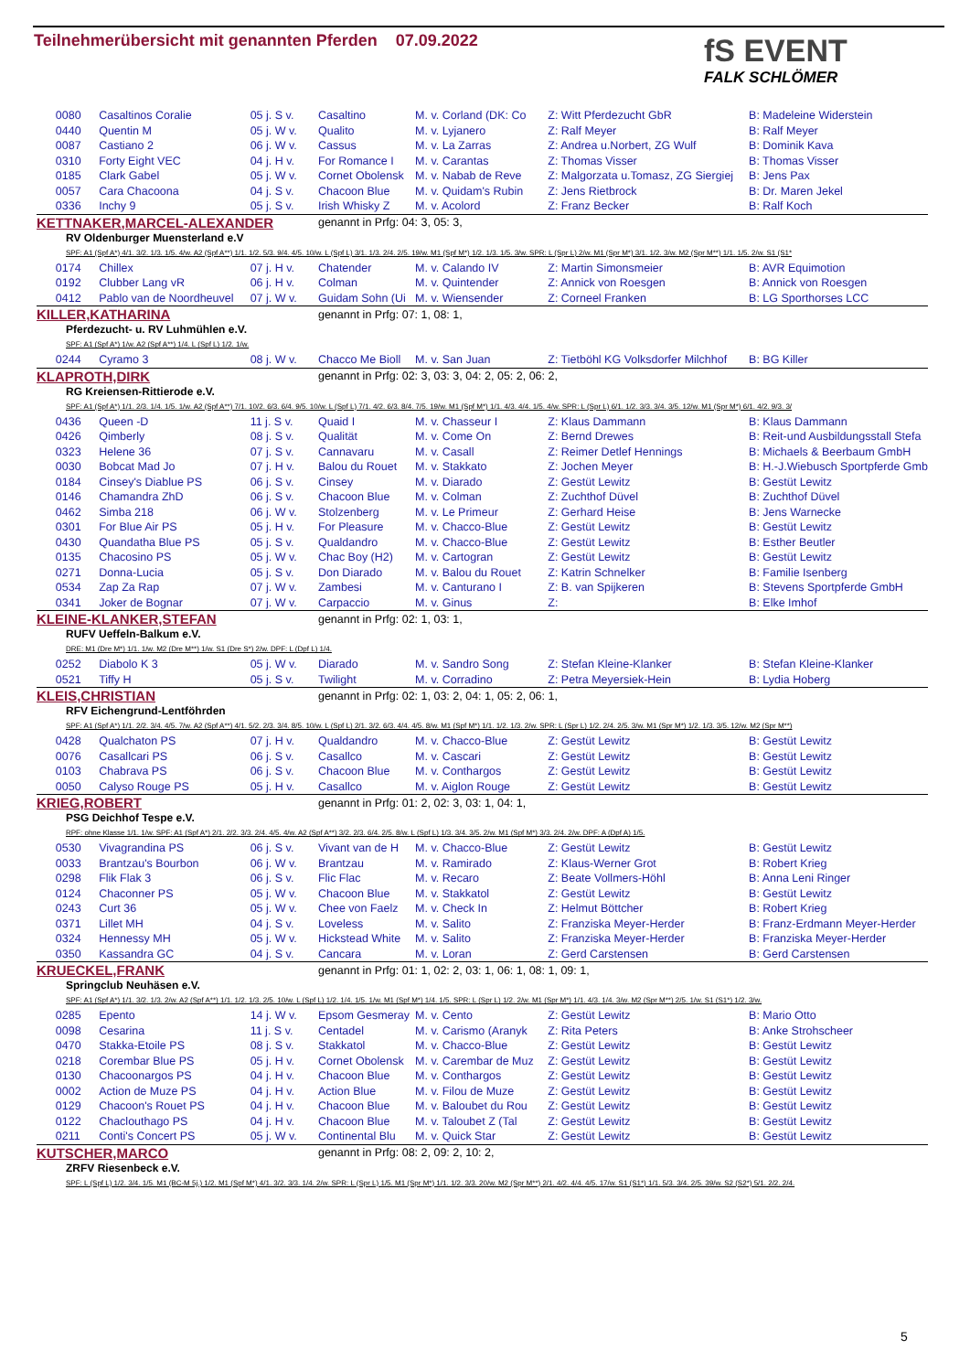Teilnehmerübersicht mit genannten Pferden 07.09.2022
fS EVENT
FALK SCHLÖMER
| 0080 | Casaltinos Coralie | 05 j. S v. | Casaltino | M. v. Corland (DK: Co | Z: Witt Pferdezucht GbR | B: Madeleine Widerstein |
| 0440 | Quentin M | 05 j. W v. | Qualito | M. v. Lyjanero | Z: Ralf Meyer | B: Ralf Meyer |
| 0087 | Castiano 2 | 06 j. W v. | Cassus | M. v. La Zarras | Z: Andrea u.Norbert, ZG Wulf | B: Dominik Kava |
| 0310 | Forty Eight VEC | 04 j. H v. | For Romance I | M. v. Carantas | Z: Thomas Visser | B: Thomas Visser |
| 0185 | Clark Gabel | 05 j. W v. | Cornet Obolensk | M. v. Nabab de Reve | Z: Malgorzata u.Tomasz, ZG Siergiej | B: Jens Pax |
| 0057 | Cara Chacoona | 04 j. S v. | Chacoon Blue | M. v. Quidam's Rubin | Z: Jens Rietbrock | B: Dr. Maren Jekel |
| 0336 | Inchy 9 | 05 j. S v. | Irish Whisky Z | M. v. Acolord | Z: Franz Becker | B: Ralf Koch |
| KETTNAKER,MARCEL-ALEXANDER | | | genannt in Prfg: 04: 3, 05: 3, | | | |
| RV Oldenburger Muensterland e.V | | | | | | |
| SPF: A1 (Spf A*) 4/1. 3/2. 1/3. 1/5. 4/w. A2 (Spf A**) 1/1. 1/2. 5/3. 9/4. 4/5. 10/w. L (Spf L) 3/1. 1/3. 2/4. 2/5. 19/w. M1 (Spf M*) 1/2. 1/3. 1/5. 3/w. SPR: L (Spr L) 2/w. M1 (Spr M*) 3/1. 1/2. 3/w. M2 (Spr M**) 1/1. 1/5. 2/w. S1 (S1* | | | | | | |
| 0174 | Chillex | 07 j. H v. | Chatender | M. v. Calando IV | Z: Martin Simonsmeier | B: AVR Equimotion |
| 0192 | Clubber Lang vR | 06 j. H v. | Colman | M. v. Quintender | Z: Annick von Roesgen | B: Annick von Roesgen |
| 0412 | Pablo van de Noordheuvel | 07 j. W v. | Guidam Sohn (Ui | M. v. Wiensender | Z: Corneel Franken | B: LG Sporthorses LCC |
| KILLER,KATHARINA | | | genannt in Prfg: 07: 1, 08: 1, | | | |
| Pferdezucht- u. RV Luhmühlen e.V. | | | | | | |
| SPF: A1 (Spf A*) 1/w. A2 (Spf A**) 1/4. L (Spf L) 1/2. 1/w. | | | | | | |
| 0244 | Cyramo 3 | 08 j. W v. | Chacco Me Bioll | M. v. San Juan | Z: Tietböhl KG Volksdorfer Milchhof | B: BG Killer |
| KLAPROTH,DIRK | | | genannt in Prfg: 02: 3, 03: 3, 04: 2, 05: 2, 06: 2, | | | |
| RG Kreiensen-Rittierode e.V. | | | | | | |
| SPF: A1 (Spf A*) 1/1. 2/3. 1/4. 1/5. 1/w. A2 (Spf A**) 7/1. 10/2. 6/3. 6/4. 9/5. 10/w. L (Spf L) 7/1. 4/2. 6/3. 8/4. 7/5. 19/w. M1 (Spf M*) 1/1. 4/3. 4/4. 1/5. 4/w. SPR: L (Spr L) 6/1. 1/2. 3/3. 3/4. 3/5. 12/w. M1 (Spr M*) 6/1. 4/2. 9/3. 3/ | | | | | | |
| 0436 | Queen -D | 11 j. S v. | Quaid I | M. v. Chasseur I | Z: Klaus Dammann | B: Klaus Dammann |
| 0426 | Qimberly | 08 j. S v. | Qualität | M. v. Come On | Z: Bernd Drewes | B: Reit-und Ausbildungsstall Stefa |
| 0323 | Helene 36 | 07 j. S v. | Cannavaru | M. v. Casall | Z: Reimer Detlef Hennings | B: Michaels & Beerbaum GmbH |
| 0030 | Bobcat Mad Jo | 07 j. H v. | Balou du Rouet | M. v. Stakkato | Z: Jochen Meyer | B: H.-J.Wiebusch Sportpferde Gmb |
| 0184 | Cinsey's Diablue PS | 06 j. S v. | Cinsey | M. v. Diarado | Z: Gestüt Lewitz | B: Gestüt Lewitz |
| 0146 | Chamandra ZhD | 06 j. S v. | Chacoon Blue | M. v. Colman | Z: Zuchthof Düvel | B: Zuchthof Düvel |
| 0462 | Simba 218 | 06 j. W v. | Stolzenberg | M. v. Le Primeur | Z: Gerhard Heise | B: Jens Warnecke |
| 0301 | For Blue Air PS | 05 j. H v. | For Pleasure | M. v. Chacco-Blue | Z: Gestüt Lewitz | B: Gestüt Lewitz |
| 0430 | Quandatha Blue PS | 05 j. S v. | Qualdandro | M. v. Chacco-Blue | Z: Gestüt Lewitz | B: Esther Beutler |
| 0135 | Chacosino PS | 05 j. W v. | Chac Boy (H2) | M. v. Cartogran | Z: Gestüt Lewitz | B: Gestüt Lewitz |
| 0271 | Donna-Lucia | 05 j. S v. | Don Diarado | M. v. Balou du Rouet | Z: Katrin Schnelker | B: Familie Isenberg |
| 0534 | Zap Za Rap | 07 j. W v. | Zambesi | M. v. Canturano I | Z: B. van Spijkeren | B: Stevens Sportpferde GmbH |
| 0341 | Joker de Bognar | 07 j. W v. | Carpaccio | M. v. Ginus | Z: | B: Elke Imhof |
| KLEINE-KLANKER,STEFAN | | | genannt in Prfg: 02: 1, 03: 1, | | | |
| RUFV Ueffeln-Balkum e.V. | | | | | | |
| DRE: M1 (Dre M*) 1/1. 1/w. M2 (Dre M**) 1/w. S1 (Dre S*) 2/w. DPF: L (Dpf L) 1/4. | | | | | | |
| 0252 | Diabolo K 3 | 05 j. W v. | Diarado | M. v. Sandro Song | Z: Stefan Kleine-Klanker | B: Stefan Kleine-Klanker |
| 0521 | Tiffy H | 05 j. S v. | Twilight | M. v. Corradino | Z: Petra Meyersiek-Hein | B: Lydia Hoberg |
| KLEIS,CHRISTIAN | | | genannt in Prfg: 02: 1, 03: 2, 04: 1, 05: 2, 06: 1, | | | |
| RFV Eichengrund-Lentföhrden | | | | | | |
| SPF: A1 (Spf A*) 1/1. 2/2. 3/4. 4/5. 7/w. A2 (Spf A**) 4/1. 5/2. 2/3. 3/4. 8/5. 10/w. L (Spf L) 2/1. 3/2. 6/3. 4/4. 4/5. 8/w. M1 (Spf M*) 1/1. 1/2. 1/3. 2/w. SPR: L (Spr L) 1/2. 2/4. 2/5. 3/w. M1 (Spr M*) 1/2. 1/3. 3/5. 12/w. M2 (Spr M**) | | | | | | |
| 0428 | Qualchaton PS | 07 j. H v. | Qualdandro | M. v. Chacco-Blue | Z: Gestüt Lewitz | B: Gestüt Lewitz |
| 0076 | Casallcari PS | 06 j. S v. | Casallco | M. v. Cascari | Z: Gestüt Lewitz | B: Gestüt Lewitz |
| 0103 | Chabrava PS | 06 j. S v. | Chacoon Blue | M. v. Conthargos | Z: Gestüt Lewitz | B: Gestüt Lewitz |
| 0050 | Calyso Rouge PS | 05 j. H v. | Casallco | M. v. Aiglon Rouge | Z: Gestüt Lewitz | B: Gestüt Lewitz |
| KRIEG,ROBERT | | | genannt in Prfg: 01: 2, 02: 3, 03: 1, 04: 1, | | | |
| PSG Deichhof Tespe e.V. | | | | | | |
| RPF: ohne Klasse 1/1. 1/w. SPF: A1 (Spf A*) 2/1. 2/2. 3/3. 2/4. 4/5. 4/w. A2 (Spf A**) 3/2. 2/3. 6/4. 2/5. 8/w. L (Spf L) 1/3. 3/4. 3/5. 2/w. M1 (Spf M*) 3/3. 2/4. 2/w. DPF: A (Dpf A) 1/5. | | | | | | |
| 0530 | Vivagrandina PS | 06 j. S v. | Vivant van de H | M. v. Chacco-Blue | Z: Gestüt Lewitz | B: Gestüt Lewitz |
| 0033 | Brantzau's Bourbon | 06 j. W v. | Brantzau | M. v. Ramirado | Z: Klaus-Werner Grot | B: Robert Krieg |
| 0298 | Flik Flak 3 | 06 j. S v. | Flic Flac | M. v. Recaro | Z: Beate Vollmers-Höhl | B: Anna Leni Ringer |
| 0124 | Chaconner PS | 05 j. W v. | Chacoon Blue | M. v. Stakkatol | Z: Gestüt Lewitz | B: Gestüt Lewitz |
| 0243 | Curt 36 | 05 j. W v. | Chee von Faelz | M. v. Check In | Z: Helmut Böttcher | B: Robert Krieg |
| 0371 | Lillet MH | 04 j. S v. | Loveless | M. v. Salito | Z: Franziska Meyer-Herder | B: Franz-Erdmann Meyer-Herder |
| 0324 | Hennessy MH | 05 j. W v. | Hickstead White | M. v. Salito | Z: Franziska Meyer-Herder | B: Franziska Meyer-Herder |
| 0350 | Kassandra GC | 04 j. S v. | Cancara | M. v. Loran | Z: Gerd Carstensen | B: Gerd Carstensen |
| KRUECKEL,FRANK | | | genannt in Prfg: 01: 1, 02: 2, 03: 1, 06: 1, 08: 1, 09: 1, | | | |
| Springclub Neuhäsen e.V. | | | | | | |
| SPF: A1 (Spf A*) 1/1. 3/2. 1/3. 2/w. A2 (Spf A**) 1/1. 1/2. 1/3. 2/5. 10/w. L (Spf L) 1/2. 1/4. 1/5. 1/w. M1 (Spf M*) 1/4. 1/5. SPR: L (Spr L) 1/2. 2/w. M1 (Spr M*) 1/1. 4/3. 1/4. 3/w. M2 (Spr M**) 2/5. 1/w. S1 (S1*) 1/2. 3/w. | | | | | | |
| 0285 | Epento | 14 j. W v. | Epsom Gesmeray | M. v. Cento | Z: Gestüt Lewitz | B: Mario Otto |
| 0098 | Cesarina | 11 j. S v. | Centadel | M. v. Carismo (Aranyk | Z: Rita Peters | B: Anke Strohscheer |
| 0470 | Stakka-Etoile PS | 08 j. S v. | Stakkatol | M. v. Chacco-Blue | Z: Gestüt Lewitz | B: Gestüt Lewitz |
| 0218 | Corembar Blue PS | 05 j. H v. | Cornet Obolensk | M. v. Carembar de Muz | Z: Gestüt Lewitz | B: Gestüt Lewitz |
| 0130 | Chacoonargos PS | 04 j. H v. | Chacoon Blue | M. v. Conthargos | Z: Gestüt Lewitz | B: Gestüt Lewitz |
| 0002 | Action de Muze PS | 04 j. H v. | Action Blue | M. v. Filou de Muze | Z: Gestüt Lewitz | B: Gestüt Lewitz |
| 0129 | Chacoon's Rouet PS | 04 j. H v. | Chacoon Blue | M. v. Baloubet du Rou | Z: Gestüt Lewitz | B: Gestüt Lewitz |
| 0122 | Chaclouthago PS | 04 j. H v. | Chacoon Blue | M. v. Taloubet Z (Tal | Z: Gestüt Lewitz | B: Gestüt Lewitz |
| 0211 | Conti's Concert PS | 05 j. W v. | Continental Blu | M. v. Quick Star | Z: Gestüt Lewitz | B: Gestüt Lewitz |
| KUTSCHER,MARCO | | | genannt in Prfg: 08: 2, 09: 2, 10: 2, | | | |
| ZRFV Riesenbeck e.V. | | | | | | |
| SPF: L (Spf L) 1/2. 3/4. 1/5. M1 (BC-M 5j.) 1/2. M1 (Spf M*) 4/1. 3/2. 3/3. 1/4. 2/w. SPR: L (Spr L) 1/5. M1 (Spr M*) 1/1. 1/2. 3/3. 20/w. M2 (Spr M**) 2/1. 4/2. 4/4. 4/5. 17/w. S1 (S1*) 1/1. 5/3. 3/4. 2/5. 39/w. S2 (S2*) 5/1. 2/2. 2/4. | | | | | | |
5